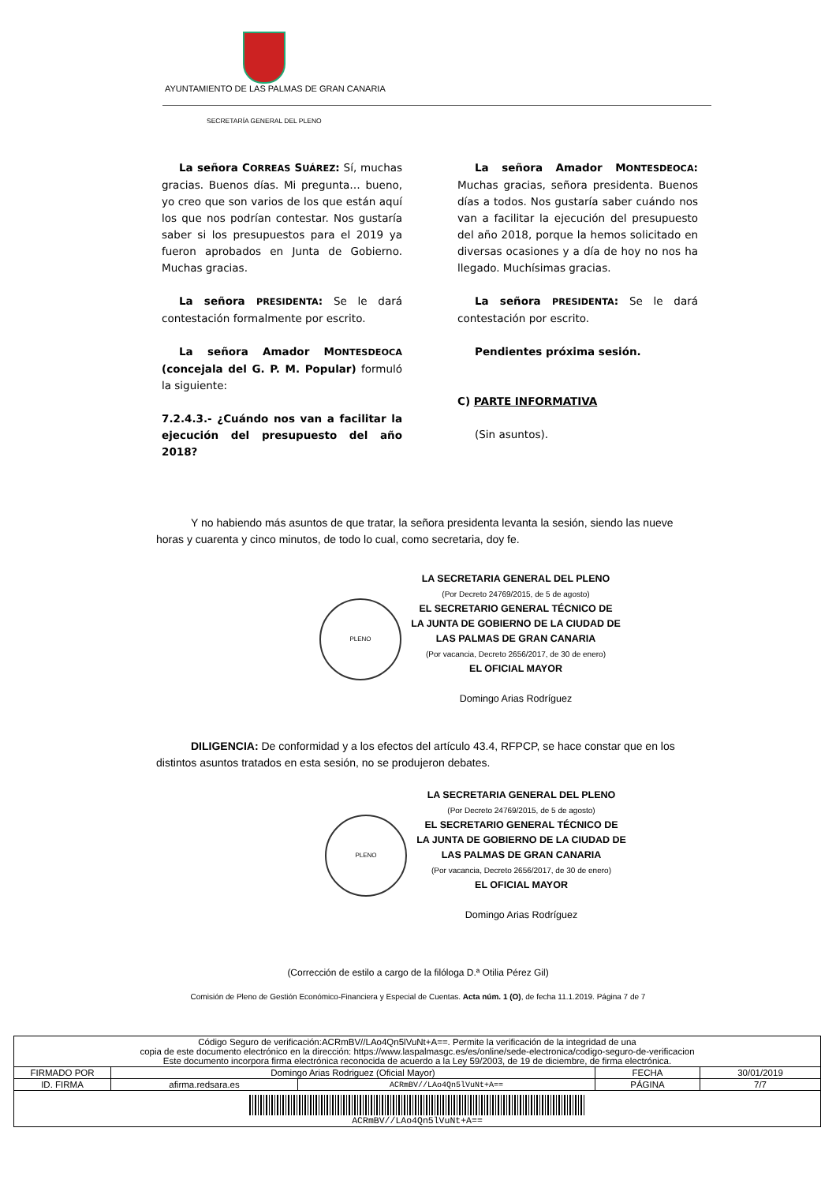AYUNTAMIENTO DE LAS PALMAS DE GRAN CANARIA
SECRETARÍA GENERAL DEL PLENO
La señora CORREAS SUÁREZ: Sí, muchas gracias. Buenos días. Mi pregunta… bueno, yo creo que son varios de los que están aquí los que nos podrían contestar. Nos gustaría saber si los presupuestos para el 2019 ya fueron aprobados en Junta de Gobierno. Muchas gracias.
La señora PRESIDENTA: Se le dará contestación formalmente por escrito.
La señora Amador MONTESDEOCA (concejala del G. P. M. Popular) formuló la siguiente:
7.2.4.3.- ¿Cuándo nos van a facilitar la ejecución del presupuesto del año 2018?
La señora Amador MONTESDEOCA: Muchas gracias, señora presidenta. Buenos días a todos. Nos gustaría saber cuándo nos van a facilitar la ejecución del presupuesto del año 2018, porque la hemos solicitado en diversas ocasiones y a día de hoy no nos ha llegado. Muchísimas gracias.
La señora PRESIDENTA: Se le dará contestación por escrito.
Pendientes próxima sesión.
C) PARTE INFORMATIVA
(Sin asuntos).
Y no habiendo más asuntos de que tratar, la señora presidenta levanta la sesión, siendo las nueve horas y cuarenta y cinco minutos, de todo lo cual, como secretaria, doy fe.
PLENO
LA SECRETARIA GENERAL DEL PLENO
(Por Decreto 24769/2015, de 5 de agosto)
EL SECRETARIO GENERAL TÉCNICO DE
LA JUNTA DE GOBIERNO DE LA CIUDAD DE
LAS PALMAS DE GRAN CANARIA
(Por vacancia, Decreto 2656/2017, de 30 de enero)
EL OFICIAL MAYOR
Domingo Arias Rodríguez
DILIGENCIA: De conformidad y a los efectos del artículo 43.4, RFPCP, se hace constar que en los distintos asuntos tratados en esta sesión, no se produjeron debates.
PLENO
LA SECRETARIA GENERAL DEL PLENO
(Por Decreto 24769/2015, de 5 de agosto)
EL SECRETARIO GENERAL TÉCNICO DE
LA JUNTA DE GOBIERNO DE LA CIUDAD DE
LAS PALMAS DE GRAN CANARIA
(Por vacancia, Decreto 2656/2017, de 30 de enero)
EL OFICIAL MAYOR
Domingo Arias Rodríguez
(Corrección de estilo a cargo de la filóloga D.ª Otilia Pérez Gil)
Comisión de Pleno de Gestión Económico-Financiera y Especial de Cuentas. Acta núm. 1 (O), de fecha 11.1.2019. Página 7 de 7
| Código Seguro de verificación:ACRmBV//LAo4Qn5lVuNt+A==. Permite la verificación de la integridad de una copia de este documento electrónico en la dirección: https://www.laspalmasgc.es/es/online/sede-electronica/codigo-seguro-de-verificacion Este documento incorpora firma electrónica reconocida de acuerdo a la Ley 59/2003, de 19 de diciembre, de firma electrónica. | | | | |
| FIRMADO POR | Domingo Arias Rodriguez (Oficial Mayor) | | FECHA | 30/01/2019 |
| ID. FIRMA | afirma.redsara.es | ACRmBV//LAo4Qn5lVuNt+A== | PÁGINA | 7/7 |
| ACRmBV//LAo4Qn5lVuNt+A== | | | | |